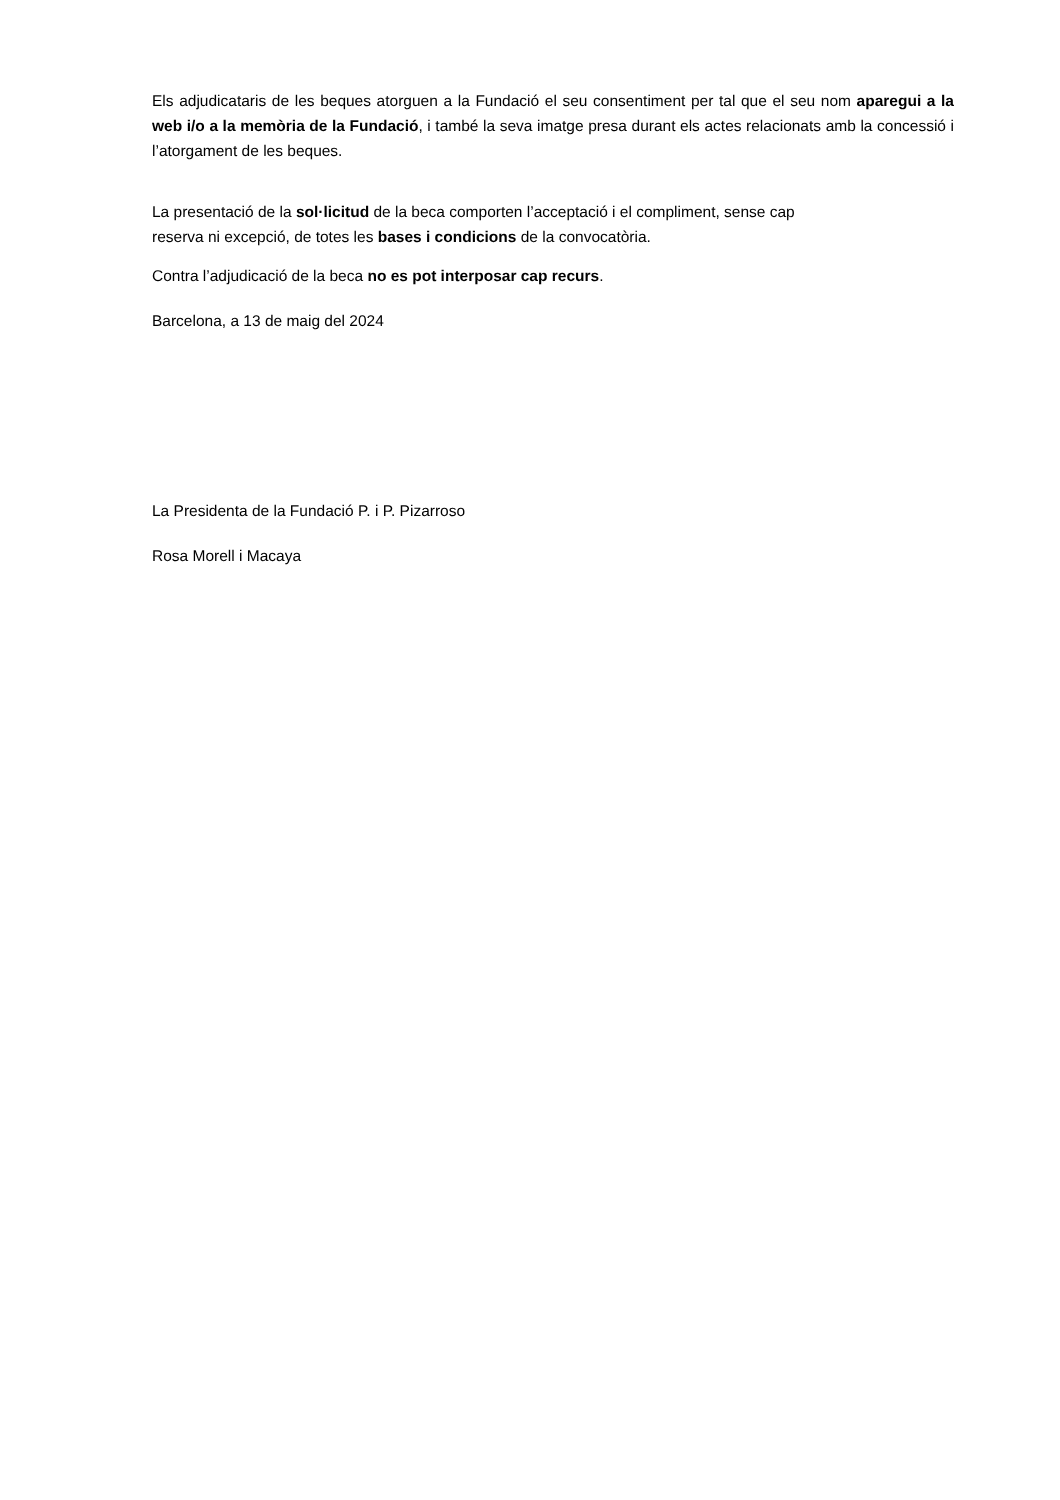Els adjudicataris de les beques atorguen a la Fundació el seu consentiment per tal que el seu nom aparegui a la web i/o a la memòria de la Fundació, i també la seva imatge presa durant els actes relacionats amb la concessió i l’atorgament de les beques.
La presentació de la sol·licitud de la beca comporten l’acceptació i el compliment, sense cap
reserva ni excepció, de totes les bases i condicions de la convocatòria.
Contra l’adjudicació de la beca no es pot interposar cap recurs.
Barcelona, a 13 de maig del 2024
La Presidenta de la Fundació P. i P. Pizarroso
Rosa Morell i Macaya